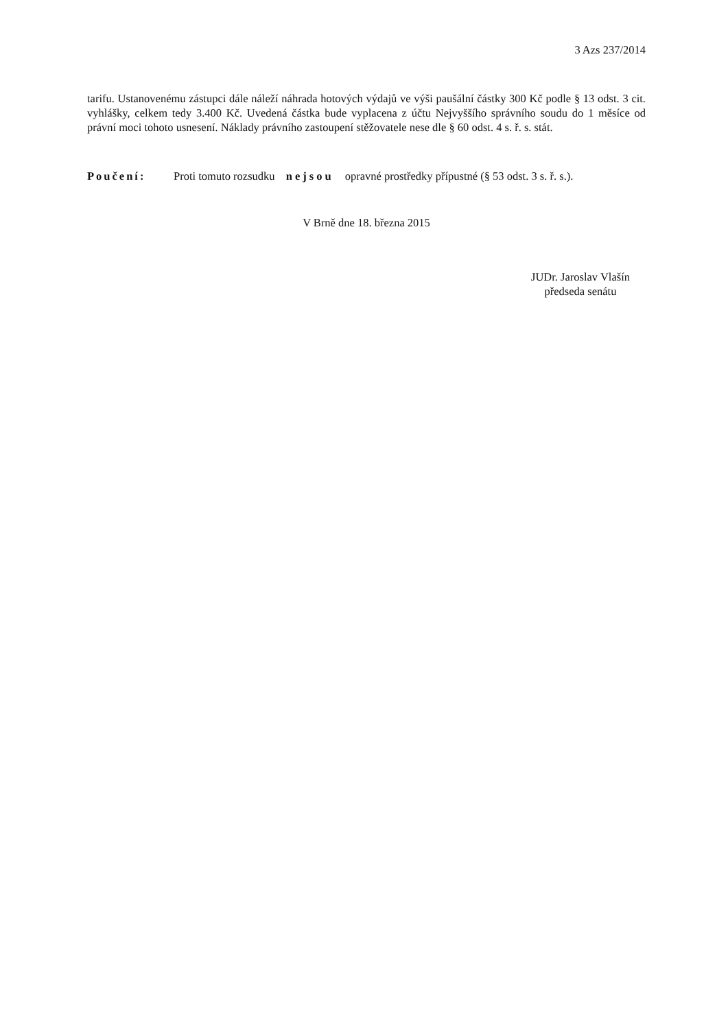3 Azs 237/2014
tarifu. Ustanovenému zástupci dále náleží náhrada hotových výdajů ve výši paušální částky 300 Kč podle § 13 odst. 3 cit. vyhlášky, celkem tedy 3.400 Kč. Uvedená částka bude vyplacena z účtu Nejvyššího správního soudu do 1 měsíce od právní moci tohoto usnesení. Náklady právního zastoupení stěžovatele nese dle § 60 odst. 4 s. ř. s. stát.
Poučení: Proti tomuto rozsudku nejsou opravné prostředky přípustné (§ 53 odst. 3 s. ř. s.).
V Brně dne 18. března 2015
JUDr. Jaroslav Vlašín
předseda senátu